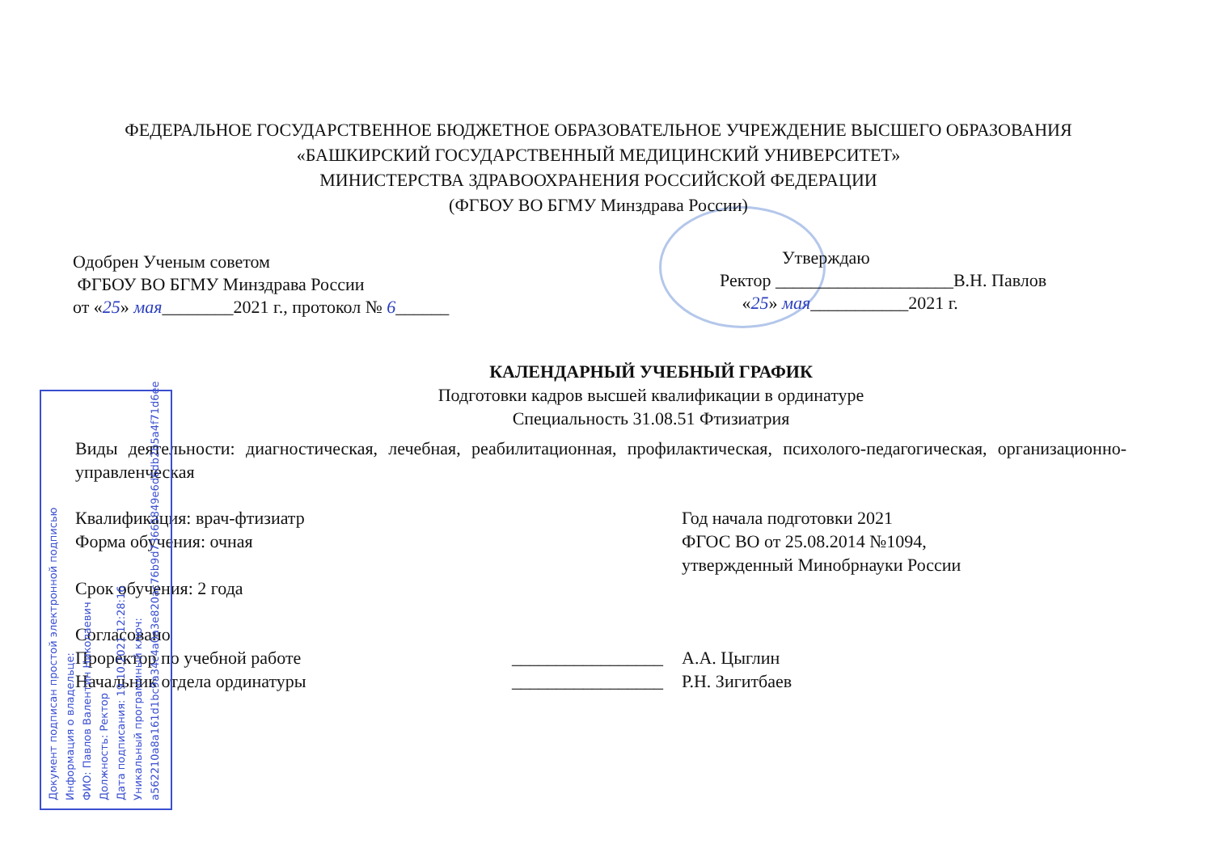ФЕДЕРАЛЬНОЕ ГОСУДАРСТВЕННОЕ БЮДЖЕТНОЕ ОБРАЗОВАТЕЛЬНОЕ УЧРЕЖДЕНИЕ ВЫСШЕГО ОБРАЗОВАНИЯ
«БАШКИРСКИЙ ГОСУДАРСТВЕННЫЙ МЕДИЦИНСКИЙ УНИВЕРСИТЕТ»
МИНИСТЕРСТВА ЗДРАВООХРАНЕНИЯ РОССИЙСКОЙ ФЕДЕРАЦИИ
(ФГБОУ ВО БГМУ Минздрава России)
Одобрен Ученым советом
ФГБОУ ВО БГМУ Минздрава России
от «25» мая________2021 г., протокол № 6______
Утверждаю
Ректор ____________________В.Н. Павлов
«25» мая___________2021 г.
КАЛЕНДАРНЫЙ УЧЕБНЫЙ ГРАФИК
Подготовки кадров высшей квалификации в ординатуре
Специальность 31.08.51 Фтизиатрия
Виды деятельности: диагностическая, лечебная, реабилитационная, профилактическая, психолого-педагогическая, организационно-управленческая
Квалификация: врач-фтизиатр
Форма обучения: очная
Срок обучения: 2 года
Год начала подготовки 2021
ФГОС ВО от 25.08.2014 №1094,
утвержденный Минобрнауки России
Согласовано
Проректор по учебной работе
Начальник отдела ординатуры
_________________
_________________
А.А. Цыглин
Р.Н. Зигитбаев
Документ подписан простой электронной подписью
Информация о владельце:
ФИО: Павлов Валентин Николаевич
Должность: Ректор
Дата подписания: 19.10.2021 12:28:16
Уникальный программный ключ:
a562210a8a161d1bc9a34c4a0a3e820ac76b9d73665849e6d6db2b5a4f71d6ee